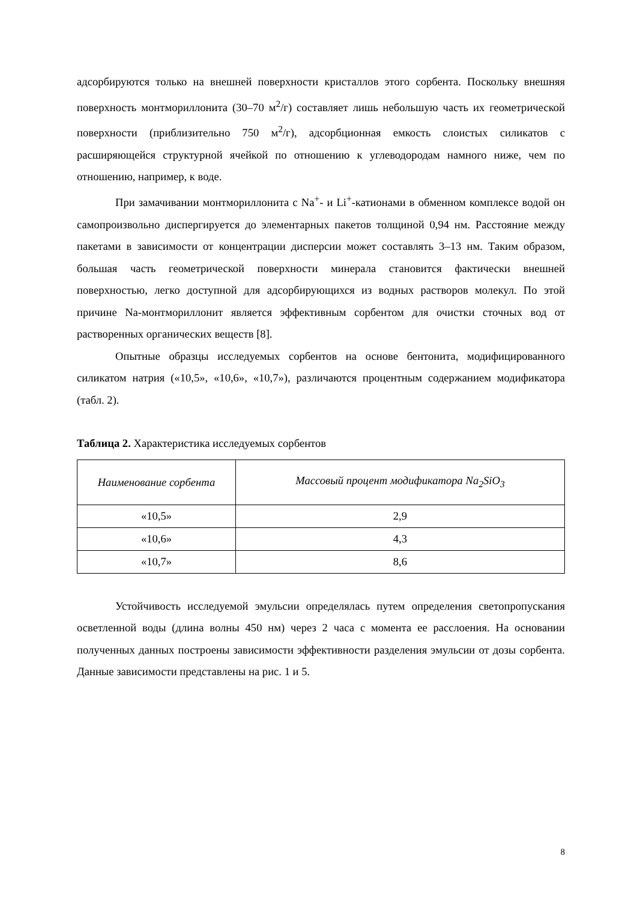адсорбируются только на внешней поверхности кристаллов этого сорбента. Поскольку внешняя поверхность монтмориллонита (30–70 м<sup>2</sup>/г) составляет лишь небольшую часть их геометрической поверхности (приблизительно 750 м<sup>2</sup>/г), адсорбционная емкость слоистых силикатов с расширяющейся структурной ячейкой по отношению к углеводородам намного ниже, чем по отношению, например, к воде.
При замачивании монтмориллонита с Na<sup>+</sup>- и Li<sup>+</sup>-катионами в обменном комплексе водой он самопроизвольно диспергируется до элементарных пакетов толщиной 0,94 нм. Расстояние между пакетами в зависимости от концентрации дисперсии может составлять 3–13 нм. Таким образом, большая часть геометрической поверхности минерала становится фактически внешней поверхностью, легко доступной для адсорбирующихся из водных растворов молекул. По этой причине Na-монтмориллонит является эффективным сорбентом для очистки сточных вод от растворенных органических веществ [8].
Опытные образцы исследуемых сорбентов на основе бентонита, модифицированного силикатом натрия («10,5», «10,6», «10,7»), различаются процентным содержанием модификатора (табл. 2).
Таблица 2. Характеристика исследуемых сорбентов
| Наименование сорбента | Массовый процент модификатора Na<sub>2</sub>SiO<sub>3</sub> |
| --- | --- |
| «10,5» | 2,9 |
| «10,6» | 4,3 |
| «10,7» | 8,6 |
Устойчивость исследуемой эмульсии определялась путем определения светопропускания осветленной воды (длина волны 450 нм) через 2 часа с момента ее расслоения. На основании полученных данных построены зависимости эффективности разделения эмульсии от дозы сорбента. Данные зависимости представлены на рис. 1 и 5.
8